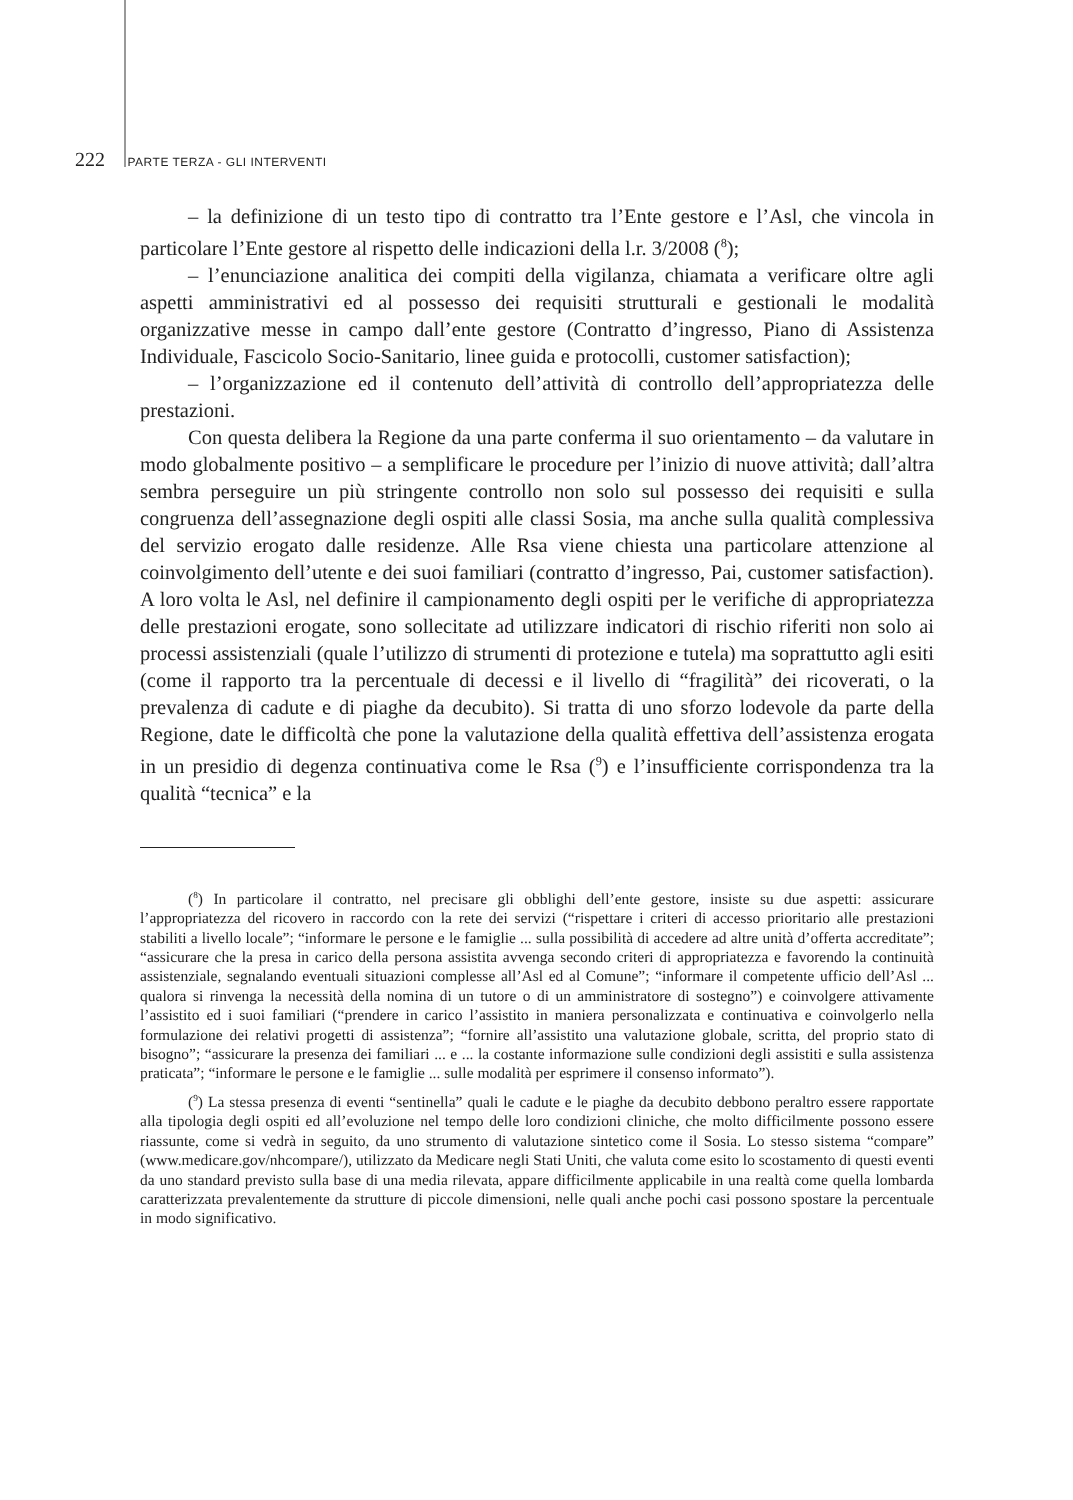222 PARTE TERZA - GLI INTERVENTI
– la definizione di un testo tipo di contratto tra l’Ente gestore e l’Asl, che vincola in particolare l’Ente gestore al rispetto delle indicazioni della l.r. 3/2008 (<sup>8</sup>);
– l’enunciazione analitica dei compiti della vigilanza, chiamata a verificare oltre agli aspetti amministrativi ed al possesso dei requisiti strutturali e gestionali le modalità organizzative messe in campo dall’ente gestore (Contratto d’ingresso, Piano di Assistenza Individuale, Fascicolo Socio-Sanitario, linee guida e protocolli, customer satisfaction);
– l’organizzazione ed il contenuto dell’attività di controllo dell’appropriatezza delle prestazioni.
Con questa delibera la Regione da una parte conferma il suo orientamento – da valutare in modo globalmente positivo – a semplificare le procedure per l’inizio di nuove attività; dall’altra sembra perseguire un più stringente controllo non solo sul possesso dei requisiti e sulla congruenza dell’assegnazione degli ospiti alle classi Sosia, ma anche sulla qualità complessiva del servizio erogato dalle residenze. Alle Rsa viene chiesta una particolare attenzione al coinvolgimento dell’utente e dei suoi familiari (contratto d’ingresso, Pai, customer satisfaction). A loro volta le Asl, nel definire il campionamento degli ospiti per le verifiche di appropriatezza delle prestazioni erogate, sono sollecitate ad utilizzare indicatori di rischio riferiti non solo ai processi assistenziali (quale l’utilizzo di strumenti di protezione e tutela) ma soprattutto agli esiti (come il rapporto tra la percentuale di decessi e il livello di “fragilità” dei ricoverati, o la prevalenza di cadute e di piaghe da decubito). Si tratta di uno sforzo lodevole da parte della Regione, date le difficoltà che pone la valutazione della qualità effettiva dell’assistenza erogata in un presidio di degenza continuativa come le Rsa (<sup>9</sup>) e l’insufficiente corrispondenza tra la qualità “tecnica” e la
(<sup>8</sup>) In particolare il contratto, nel precisare gli obblighi dell’ente gestore, insiste su due aspetti: assicurare l’appropriatezza del ricovero in raccordo con la rete dei servizi (“rispettare i criteri di accesso prioritario alle prestazioni stabiliti a livello locale”; “informare le persone e le famiglie ... sulla possibilità di accedere ad altre unità d’offerta accreditate”; “assicurare che la presa in carico della persona assistita avvenga secondo criteri di appropriatezza e favorendo la continuità assistenziale, segnalando eventuali situazioni complesse all’Asl ed al Comune”; “informare il competente ufficio dell’Asl ... qualora si rinvenga la necessità della nomina di un tutore o di un amministratore di sostegno”) e coinvolgere attivamente l’assistito ed i suoi familiari (“prendere in carico l’assistito in maniera personalizzata e continuativa e coinvolgerlo nella formulazione dei relativi progetti di assistenza”; “fornire all’assistito una valutazione globale, scritta, del proprio stato di bisogno”; “assicurare la presenza dei familiari ... e ... la costante informazione sulle condizioni degli assistiti e sulla assistenza praticata”; “informare le persone e le famiglie ... sulle modalità per esprimere il consenso informato”).
(<sup>9</sup>) La stessa presenza di eventi “sentinella” quali le cadute e le piaghe da decubito debbono peraltro essere rapportate alla tipologia degli ospiti ed all’evoluzione nel tempo delle loro condizioni cliniche, che molto difficilmente possono essere riassunte, come si vedrà in seguito, da uno strumento di valutazione sintetico come il Sosia. Lo stesso sistema “compare” (www.medicare.gov/nhcompare/), utilizzato da Medicare negli Stati Uniti, che valuta come esito lo scostamento di questi eventi da uno standard previsto sulla base di una media rilevata, appare difficilmente applicabile in una realtà come quella lombarda caratterizzata prevalentemente da strutture di piccole dimensioni, nelle quali anche pochi casi possono spostare la percentuale in modo significativo.